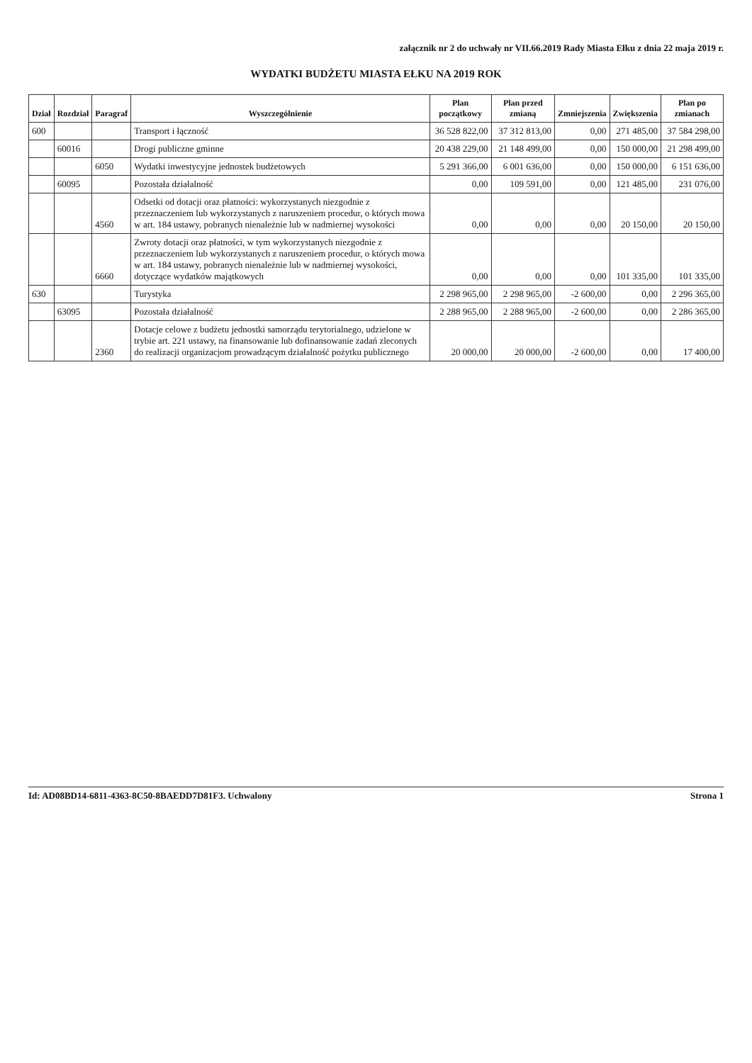załącznik nr 2 do uchwały nr VII.66.2019 Rady Miasta Ełku z dnia 22 maja 2019 r.
WYDATKI BUDŻETU MIASTA EŁKU NA 2019 ROK
| Dział | Rozdział | Paragraf | Wyszczególnienie | Plan początkowy | Plan przed zmianą | Zmniejszenia | Zwiększenia | Plan po zmianach |
| --- | --- | --- | --- | --- | --- | --- | --- | --- |
| 600 | | | Transport i łączność | 36 528 822,00 | 37 312 813,00 | 0,00 | 271 485,00 | 37 584 298,00 |
| | 60016 | | Drogi publiczne gminne | 20 438 229,00 | 21 148 499,00 | 0,00 | 150 000,00 | 21 298 499,00 |
| | | 6050 | Wydatki inwestycyjne jednostek budżetowych | 5 291 366,00 | 6 001 636,00 | 0,00 | 150 000,00 | 6 151 636,00 |
| | 60095 | | Pozostała działalność | 0,00 | 109 591,00 | 0,00 | 121 485,00 | 231 076,00 |
| | | 4560 | Odsetki od dotacji oraz płatności: wykorzystanych niezgodnie z przeznaczeniem lub wykorzystanych z naruszeniem procedur, o których mowa w art. 184 ustawy, pobranych nienależnie lub w nadmiernej wysokości | 0,00 | 0,00 | 0,00 | 20 150,00 | 20 150,00 |
| | | 6660 | Zwroty dotacji oraz płatności, w tym wykorzystanych niezgodnie z przeznaczeniem lub wykorzystanych z naruszeniem procedur, o których mowa w art. 184 ustawy, pobranych nienależnie lub w nadmiernej wysokości, dotyczące wydatków majątkowych | 0,00 | 0,00 | 0,00 | 101 335,00 | 101 335,00 |
| 630 | | | Turystyka | 2 298 965,00 | 2 298 965,00 | -2 600,00 | 0,00 | 2 296 365,00 |
| | 63095 | | Pozostała działalność | 2 288 965,00 | 2 288 965,00 | -2 600,00 | 0,00 | 2 286 365,00 |
| | | 2360 | Dotacje celowe z budżetu jednostki samorządu terytorialnego, udzielone w trybie art. 221 ustawy, na finansowanie lub dofinansowanie zadań zleconych do realizacji organizacjom prowadzącym działalność pożytku publicznego | 20 000,00 | 20 000,00 | -2 600,00 | 0,00 | 17 400,00 |
Id: AD08BD14-6811-4363-8C50-8BAEDD7D81F3. Uchwalony Strona 1